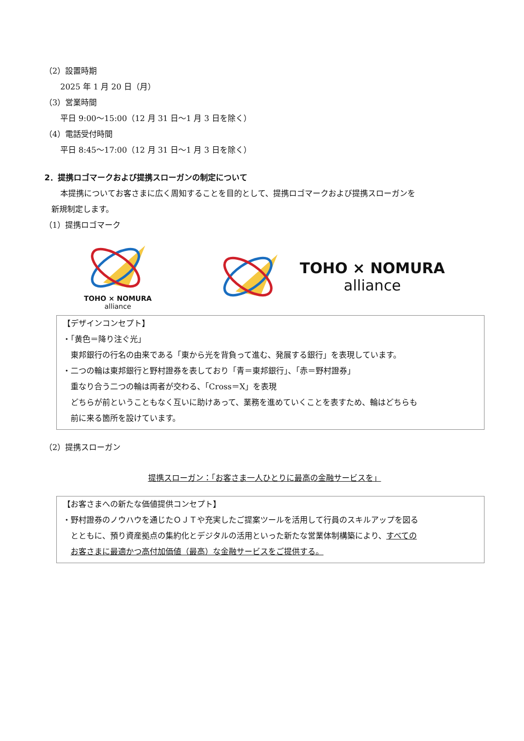（2）設置時期
2025 年 1 月 20 日（月）
（3）営業時間
平日 9:00～15:00（12 月 31 日～1 月 3 日を除く）
（4）電話受付時間
平日 8:45～17:00（12 月 31 日～1 月 3 日を除く）
2．提携ロゴマークおよび提携スローガンの制定について
本提携についてお客さまに広く周知することを目的として、提携ロゴマークおよび提携スローガンを
新規制定します。
（1）提携ロゴマーク
TOHO × NOMURA
alliance
TOHO × NOMURA
alliance
【デザインコンセプト】
・「黄色＝降り注ぐ光」
東邦銀行の行名の由来である「東から光を背負って進む、発展する銀行」を表現しています。
・二つの輪は東邦銀行と野村證券を表しており「青＝東邦銀行」、「赤＝野村證券」
重なり合う二つの輪は両者が交わる、「Cross＝X」を表現
どちらが前ということもなく互いに助けあって、業務を進めていくことを表すため、輪はどちらも
前に来る箇所を設けています。
（2）提携スローガン
提携スローガン：「お客さま一人ひとりに最高の金融サービスを」
【お客さまへの新たな価値提供コンセプト】
・野村證券のノウハウを通じたＯＪＴや充実したご提案ツールを活用して行員のスキルアップを図る
とともに、預り資産拠点の集約化とデジタルの活用といった新たな営業体制構築により、すべての
お客さまに最適かつ高付加価値（最高）な金融サービスをご提供する。